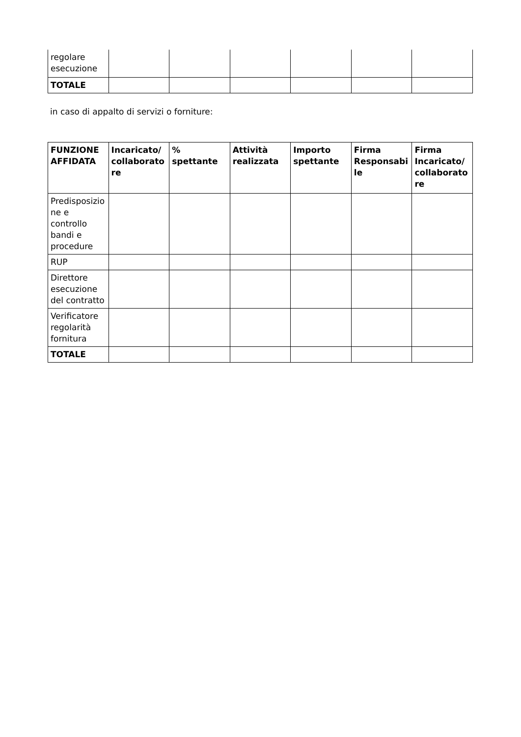| regolare esecuzione | | | | | | |
| TOTALE | | | | | | |
in caso di appalto di servizi o forniture:
| FUNZIONE AFFIDATA | Incaricato/ collaboratore | % spettante | Attività realizzata | Importo spettante | Firma Responsabile | Firma Incaricato/ collaboratore |
| --- | --- | --- | --- | --- | --- | --- |
| Predisposizione e controllo bandi e procedure | | | | | | |
| RUP | | | | | | |
| Direttore esecuzione del contratto | | | | | | |
| Verificatore regolarità fornitura | | | | | | |
| TOTALE | | | | | | |